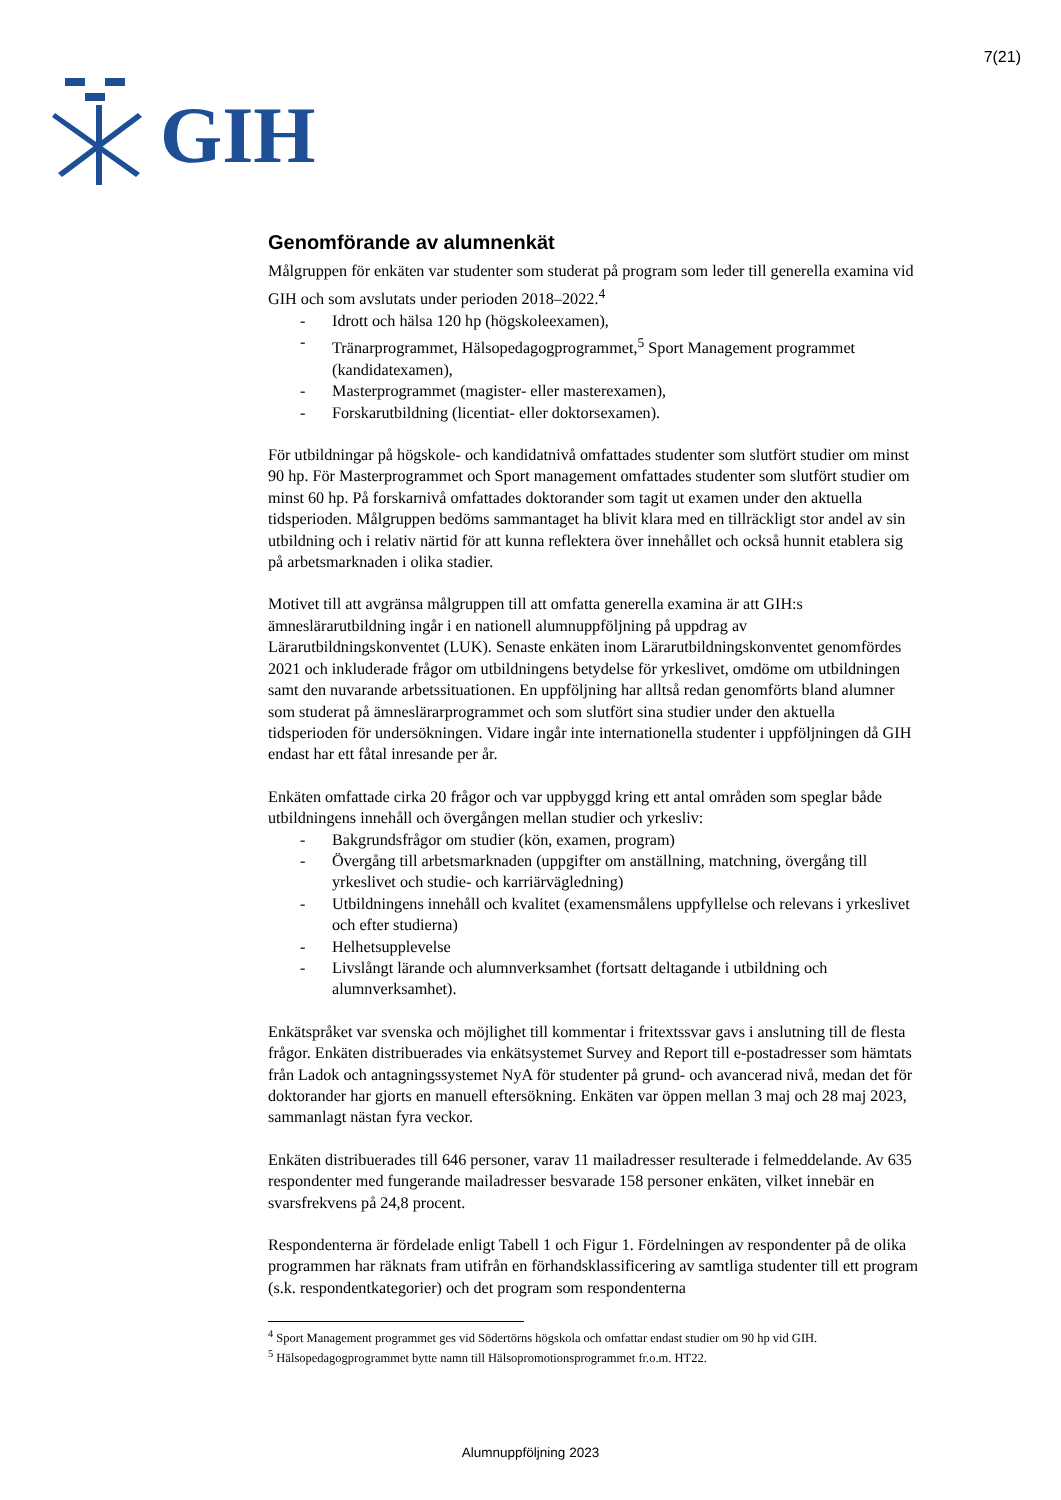GIH
7(21)
Genomförande av alumnenkät
Målgruppen för enkäten var studenter som studerat på program som leder till generella examina vid GIH och som avslutats under perioden 2018–2022.<sup>4</sup>
- Idrott och hälsa 120 hp (högskoleexamen),
- Tränarprogrammet, Hälsopedagogprogrammet,<sup>5</sup> Sport Management programmet (kandidatexamen),
- Masterprogrammet (magister- eller masterexamen),
- Forskarutbildning (licentiat- eller doktorsexamen).
För utbildningar på högskole- och kandidatnivå omfattades studenter som slutfört studier om minst 90 hp. För Masterprogrammet och Sport management omfattades studenter som slutfört studier om minst 60 hp. På forskarnivå omfattades doktorander som tagit ut examen under den aktuella tidsperioden. Målgruppen bedöms sammantaget ha blivit klara med en tillräckligt stor andel av sin utbildning och i relativ närtid för att kunna reflektera över innehållet och också hunnit etablera sig på arbetsmarknaden i olika stadier.
Motivet till att avgränsa målgruppen till att omfatta generella examina är att GIH:s ämneslärarutbildning ingår i en nationell alumnuppföljning på uppdrag av Lärarutbildningskonventet (LUK). Senaste enkäten inom Lärarutbildningskonventet genomfördes 2021 och inkluderade frågor om utbildningens betydelse för yrkeslivet, omdöme om utbildningen samt den nuvarande arbetssituationen. En uppföljning har alltså redan genomförts bland alumner som studerat på ämneslärarprogrammet och som slutfört sina studier under den aktuella tidsperioden för undersökningen. Vidare ingår inte internationella studenter i uppföljningen då GIH endast har ett fåtal inresande per år.
Enkäten omfattade cirka 20 frågor och var uppbyggd kring ett antal områden som speglar både utbildningens innehåll och övergången mellan studier och yrkesliv:
- Bakgrundsfrågor om studier (kön, examen, program)
- Övergång till arbetsmarknaden (uppgifter om anställning, matchning, övergång till yrkeslivet och studie- och karriärvägledning)
- Utbildningens innehåll och kvalitet (examensmålens uppfyllelse och relevans i yrkeslivet och efter studierna)
- Helhetsupplevelse
- Livslångt lärande och alumnverksamhet (fortsatt deltagande i utbildning och alumnverksamhet).
Enkätspråket var svenska och möjlighet till kommentar i fritextssvar gavs i anslutning till de flesta frågor. Enkäten distribuerades via enkätsystemet Survey and Report till e-postadresser som hämtats från Ladok och antagningssystemet NyA för studenter på grund- och avancerad nivå, medan det för doktorander har gjorts en manuell eftersökning. Enkäten var öppen mellan 3 maj och 28 maj 2023, sammanlagt nästan fyra veckor.
Enkäten distribuerades till 646 personer, varav 11 mailadresser resulterade i felmeddelande. Av 635 respondenter med fungerande mailadresser besvarade 158 personer enkäten, vilket innebär en svarsfrekvens på 24,8 procent.
Respondenterna är fördelade enligt Tabell 1 och Figur 1. Fördelningen av respondenter på de olika programmen har räknats fram utifrån en förhandsklassificering av samtliga studenter till ett program (s.k. respondentkategorier) och det program som respondenterna
<sup>4</sup> Sport Management programmet ges vid Södertörns högskola och omfattar endast studier om 90 hp vid GIH.
<sup>5</sup> Hälsopedagogprogrammet bytte namn till Hälsopromotionsprogrammet fr.o.m. HT22.
Alumnuppföljning 2023